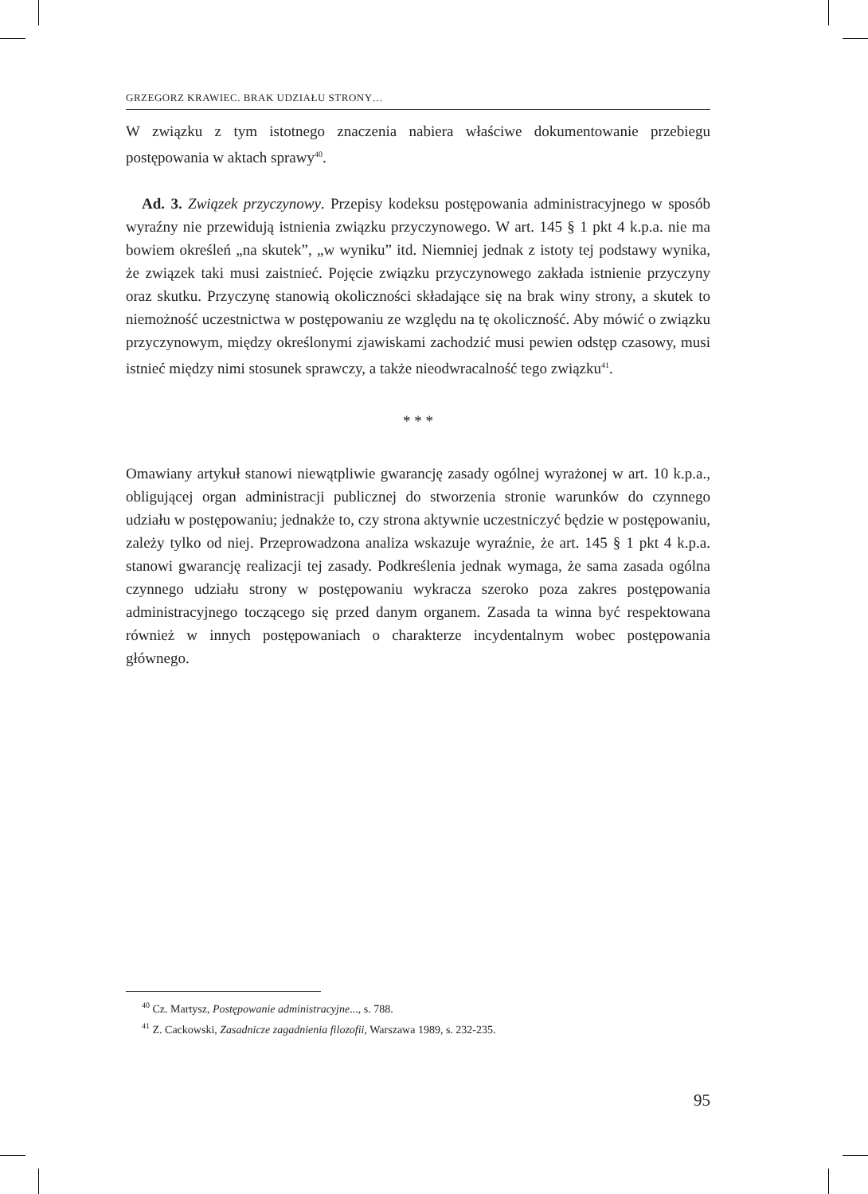GRZEGORZ KRAWIEC. BRAK UDZIAŁU STRONY…
W związku z tym istotnego znaczenia nabiera właściwe dokumentowanie przebiegu postępowania w aktach sprawy<sup>40</sup>.
Ad. 3. Związek przyczynowy. Przepisy kodeksu postępowania administracyjnego w sposób wyraźny nie przewidują istnienia związku przyczynowego. W art. 145 § 1 pkt 4 k.p.a. nie ma bowiem określeń „na skutek”, „w wyniku” itd. Niemniej jednak z istoty tej podstawy wynika, że związek taki musi zaistnieć. Pojęcie związku przyczynowego zakłada istnienie przyczyny oraz skutku. Przyczynę stanowią okoliczności składające się na brak winy strony, a skutek to niemożność uczestnictwa w postępowaniu ze względu na tę okoliczność. Aby mówić o związku przyczynowym, między określonymi zjawiskami zachodzić musi pewien odstęp czasowy, musi istnieć między nimi stosunek sprawczy, a także nieodwracalność tego związku<sup>41</sup>.
* * *
Omawiany artykuł stanowi niewątpliwie gwarancję zasady ogólnej wyrażonej w art. 10 k.p.a., obligującej organ administracji publicznej do stworzenia stronie warunków do czynnego udziału w postępowaniu; jednakże to, czy strona aktywnie uczestniczyć będzie w postępowaniu, zależy tylko od niej. Przeprowadzona analiza wskazuje wyraźnie, że art. 145 § 1 pkt 4 k.p.a. stanowi gwarancję realizacji tej zasady. Podkreślenia jednak wymaga, że sama zasada ogólna czynnego udziału strony w postępowaniu wykracza szeroko poza zakres postępowania administracyjnego toczącego się przed danym organem. Zasada ta winna być respektowana również w innych postępowaniach o charakterze incydentalnym wobec postępowania głównego.
<sup>40</sup> Cz. Martysz, Postępowanie administracyjne..., s. 788.
<sup>41</sup> Z. Cackowski, Zasadnicze zagadnienia filozofii, Warszawa 1989, s. 232-235.
95